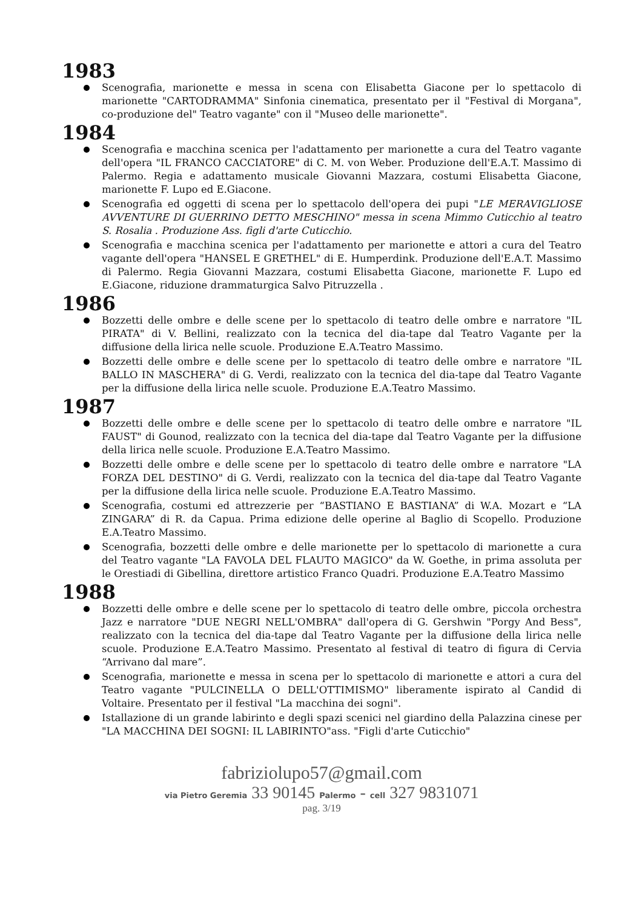1983
Scenografia, marionette e messa in scena con Elisabetta Giacone per lo spettacolo di marionette "CARTODRAMMA" Sinfonia cinematica, presentato per il "Festival di Morgana", co-produzione del" Teatro vagante" con il "Museo delle marionette".
1984
Scenografia e macchina scenica per l'adattamento per marionette a cura del Teatro vagante dell'opera "IL FRANCO CACCIATORE" di C. M. von Weber. Produzione dell'E.A.T. Massimo di Palermo. Regia e adattamento musicale Giovanni Mazzara, costumi Elisabetta Giacone, marionette F. Lupo ed E.Giacone.
Scenografia ed oggetti di scena per lo spettacolo dell'opera dei pupi "LE MERAVIGLIOSE AVVENTURE DI GUERRINO DETTO MESCHINO" messa in scena Mimmo Cuticchio al teatro S. Rosalia . Produzione Ass. figli d'arte Cuticchio.
Scenografia e macchina scenica per l'adattamento per marionette e attori a cura del Teatro vagante dell'opera "HANSEL E GRETHEL" di E. Humperdink. Produzione dell'E.A.T. Massimo di Palermo. Regia Giovanni Mazzara, costumi Elisabetta Giacone, marionette F. Lupo ed E.Giacone, riduzione drammaturgica Salvo Pitruzzella .
1986
Bozzetti delle ombre e delle scene per lo spettacolo di teatro delle ombre e narratore "IL PIRATA" di V. Bellini, realizzato con la tecnica del dia-tape dal Teatro Vagante per la diffusione della lirica nelle scuole. Produzione E.A.Teatro Massimo.
Bozzetti delle ombre e delle scene per lo spettacolo di teatro delle ombre e narratore "IL BALLO IN MASCHERA" di G. Verdi, realizzato con la tecnica del dia-tape dal Teatro Vagante per la diffusione della lirica nelle scuole. Produzione E.A.Teatro Massimo.
1987
Bozzetti delle ombre e delle scene per lo spettacolo di teatro delle ombre e narratore "IL FAUST" di Gounod, realizzato con la tecnica del dia-tape dal Teatro Vagante per la diffusione della lirica nelle scuole. Produzione E.A.Teatro Massimo.
Bozzetti delle ombre e delle scene per lo spettacolo di teatro delle ombre e narratore "LA FORZA DEL DESTINO" di G. Verdi, realizzato con la tecnica del dia-tape dal Teatro Vagante per la diffusione della lirica nelle scuole. Produzione E.A.Teatro Massimo.
Scenografia, costumi ed attrezzerie per “BASTIANO E BASTIANA” di W.A. Mozart e “LA ZINGARA” di R. da Capua. Prima edizione delle operine al Baglio di Scopello. Produzione E.A.Teatro Massimo.
Scenografia, bozzetti delle ombre e delle marionette per lo spettacolo di marionette a cura del Teatro vagante "LA FAVOLA DEL FLAUTO MAGICO" da W. Goethe, in prima assoluta per le Orestiadi di Gibellina, direttore artistico Franco Quadri. Produzione E.A.Teatro Massimo
1988
Bozzetti delle ombre e delle scene per lo spettacolo di teatro delle ombre, piccola orchestra Jazz e narratore "DUE NEGRI NELL'OMBRA" dall'opera di G. Gershwin "Porgy And Bess", realizzato con la tecnica del dia-tape dal Teatro Vagante per la diffusione della lirica nelle scuole. Produzione E.A.Teatro Massimo. Presentato al festival di teatro di figura di Cervia “Arrivano dal mare”.
Scenografia, marionette e messa in scena per lo spettacolo di marionette e attori a cura del Teatro vagante "PULCINELLA O DELL'OTTIMISMO" liberamente ispirato al Candid di Voltaire. Presentato per il festival "La macchina dei sogni".
Istallazione di un grande labirinto e degli spazi scenici nel giardino della Palazzina cinese per "LA MACCHINA DEI SOGNI: IL LABIRINTO"ass. "Figli d'arte Cuticchio"
fabriziolupo57@gmail.com
via Pietro Geremia 33 90145 Palermo - cell 327 9831071
pag. 3/19